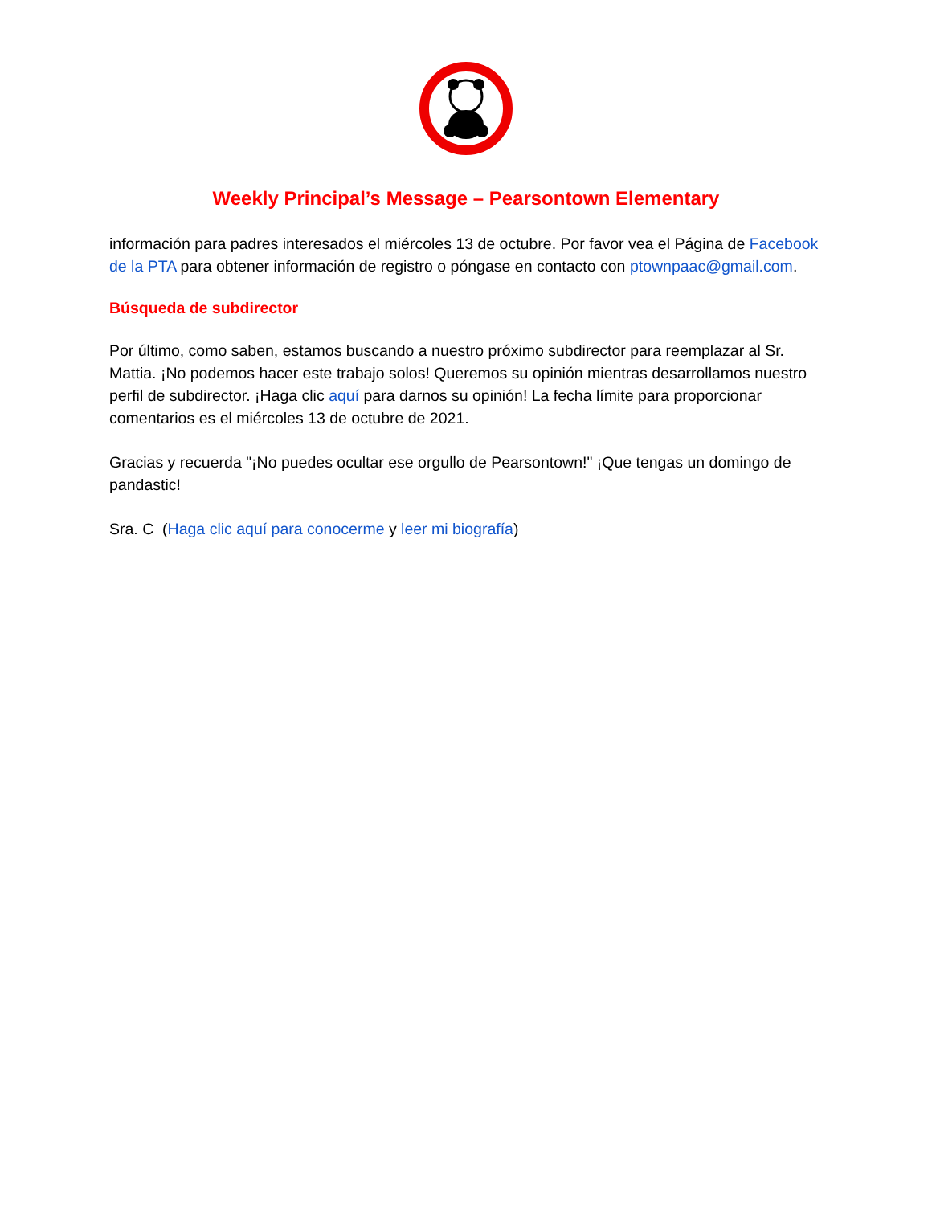Weekly Principal’s Message – Pearsontown Elementary
información para padres interesados el miércoles 13 de octubre. Por favor vea el Página de Facebook de la PTA para obtener información de registro o póngase en contacto con ptownpaac@gmail.com.
Búsqueda de subdirector
Por último, como saben, estamos buscando a nuestro próximo subdirector para reemplazar al Sr. Mattia. ¡No podemos hacer este trabajo solos! Queremos su opinión mientras desarrollamos nuestro perfil de subdirector. ¡Haga clic aquí para darnos su opinión! La fecha límite para proporcionar comentarios es el miércoles 13 de octubre de 2021.
Gracias y recuerda "¡No puedes ocultar ese orgullo de Pearsontown!" ¡Que tengas un domingo de pandastic!
Sra. C (Haga clic aquí para conocerme y leer mi biografía)